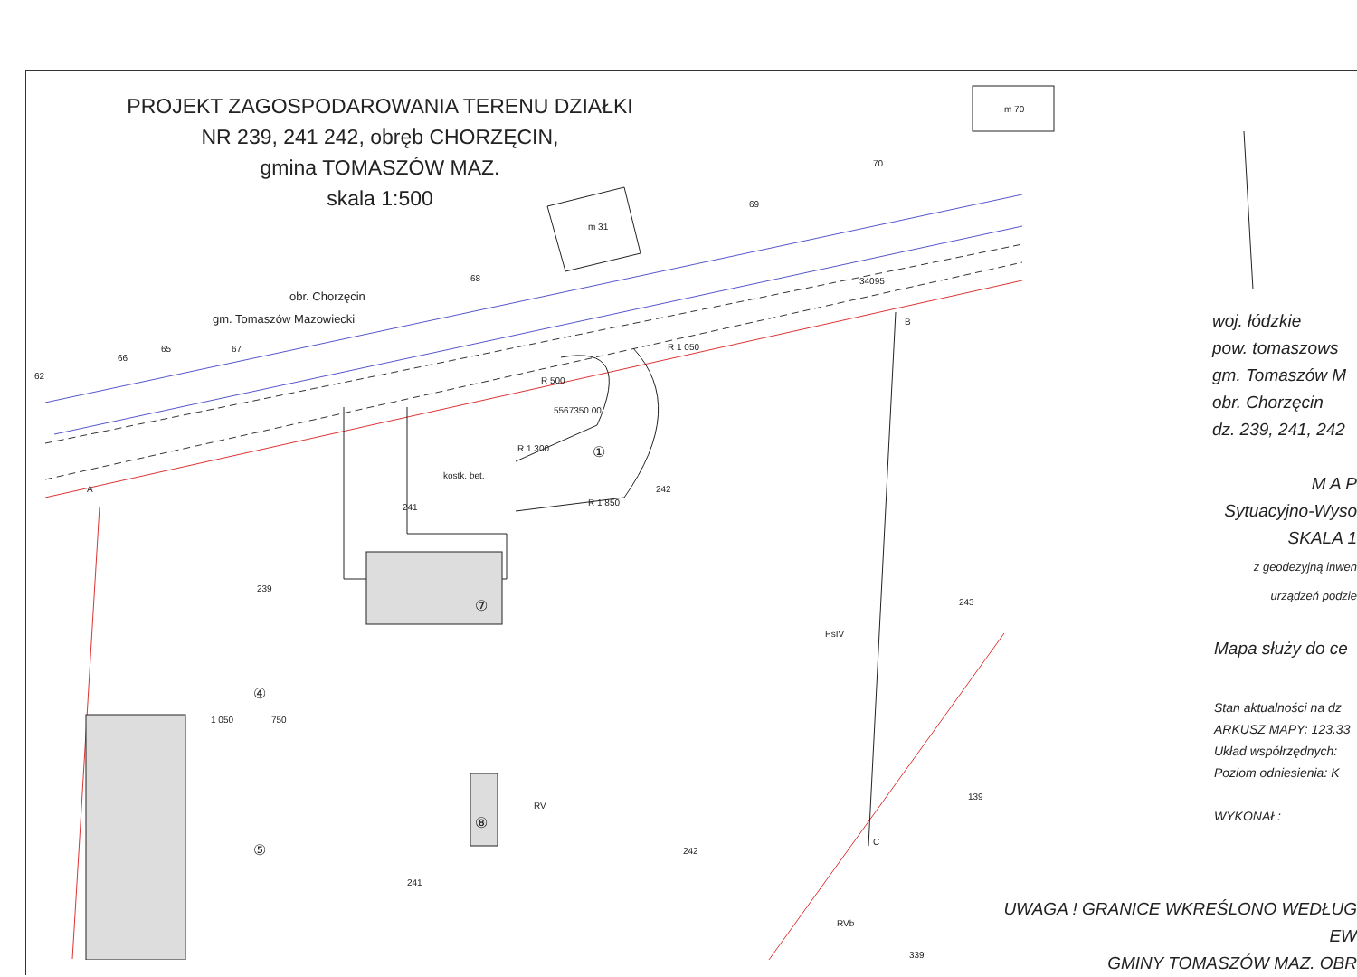PROJEKT ZAGOSPODAROWANIA TERENU DZIAŁKI
NR 239, 241 242, obręb CHORZĘCIN,
gmina TOMASZÓW MAZ.
skala 1:500
obr. Chorzęcin
gm. Tomaszów Mazowiecki
68
69
70
m 70
m 31
66
65 67
62
A
B
C
R 1 050
R 500
R 1 300
R 1 850
5567350.00
①
⑦
⑧
④
⑤
241
239
242
243
139
242
241
kostk. bet.
34095
1 050 750
PsIV
RV
RVb
339
woj. łódzkie
pow. tomaszows
gm. Tomaszów M
obr. Chorzęcin
dz. 239, 241, 242
M A P
Sytuacyjno-Wyso
SKALA 1
z geodezyjną inwen
urządzeń podzie
Mapa służy do ce
Stan aktualności na dz
ARKUSZ MAPY: 123.33
Układ współrzędnych:
Poziom odniesienia: K
WYKONAŁ:
UWAGA ! GRANICE WKREŚLONO WEDŁUG EW
GMINY TOMASZÓW MAZ. OBR